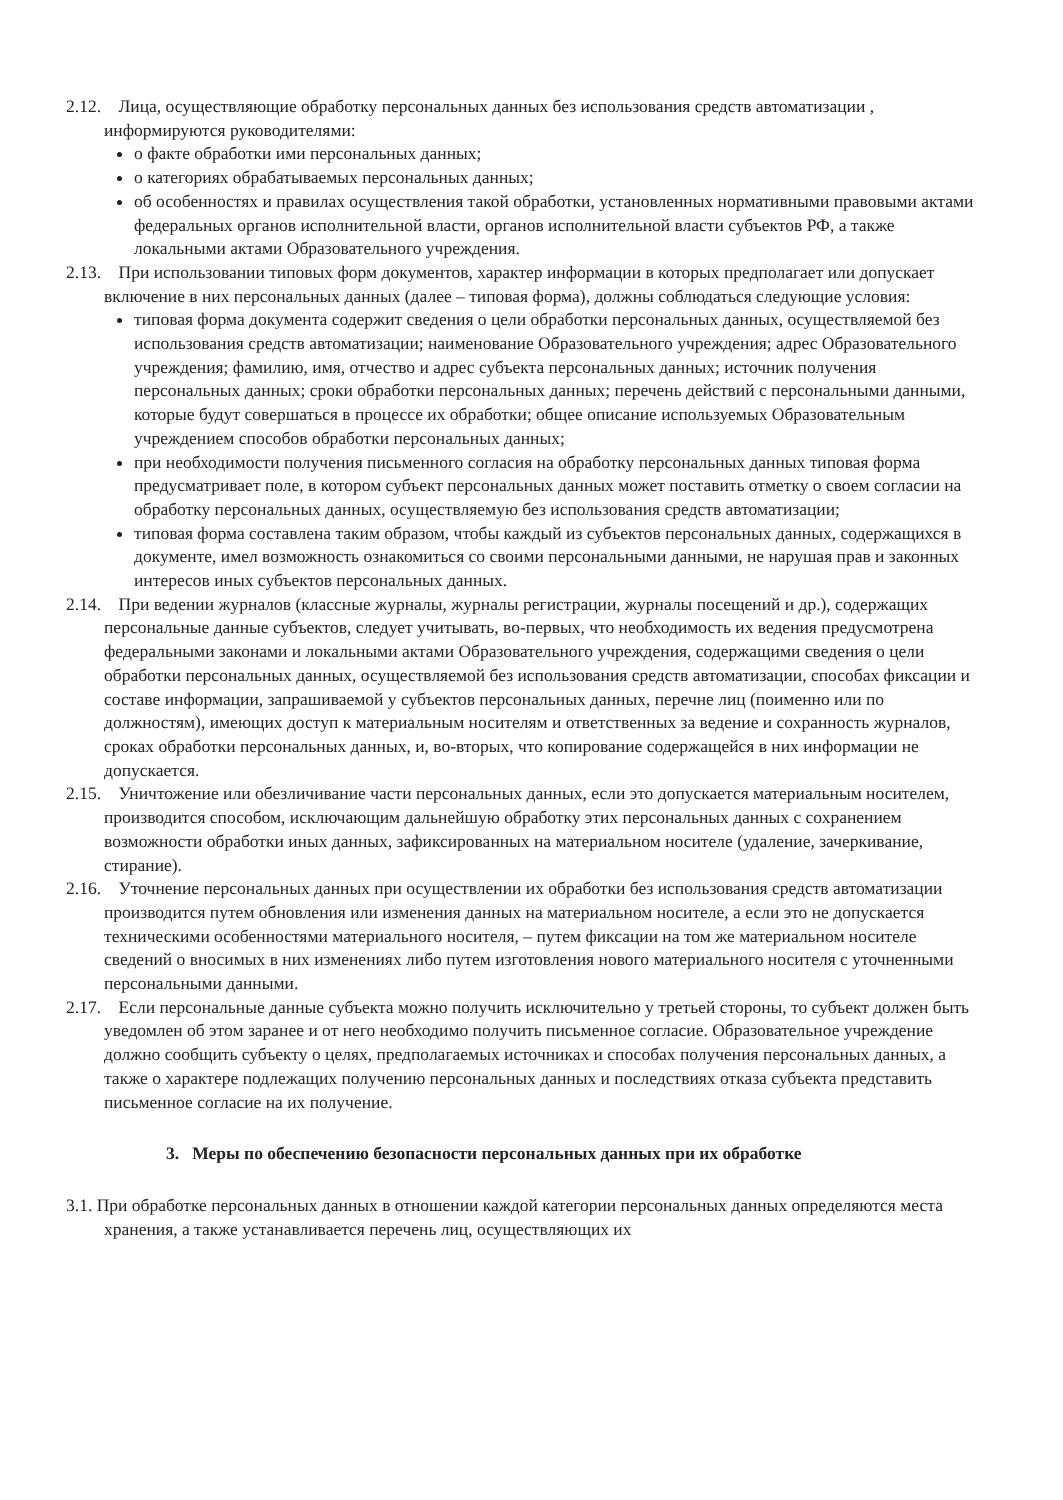2.12. Лица, осуществляющие обработку персональных данных без использования средств автоматизации , информируются руководителями:
о факте обработки ими персональных данных;
о категориях обрабатываемых персональных данных;
об особенностях и правилах осуществления такой обработки, установленных нормативными правовыми актами федеральных органов исполнительной власти, органов исполнительной власти субъектов РФ, а также локальными актами Образовательного учреждения.
2.13. При использовании типовых форм документов, характер информации в которых предполагает или допускает включение в них персональных данных (далее – типовая форма), должны соблюдаться следующие условия:
типовая форма документа содержит сведения о цели обработки персональных данных, осуществляемой без использования средств автоматизации; наименование Образовательного учреждения; адрес Образовательного учреждения; фамилию, имя, отчество и адрес субъекта персональных данных; источник получения персональных данных; сроки обработки персональных данных; перечень действий с персональными данными, которые будут совершаться в процессе их обработки; общее описание используемых Образовательным учреждением способов обработки персональных данных;
при необходимости получения письменного согласия на обработку персональных данных типовая форма предусматривает поле, в котором субъект персональных данных может поставить отметку о своем согласии на обработку персональных данных, осуществляемую без использования средств автоматизации;
типовая форма составлена таким образом, чтобы каждый из субъектов персональных данных, содержащихся в документе, имел возможность ознакомиться со своими персональными данными, не нарушая прав и законных интересов иных субъектов персональных данных.
2.14. При ведении журналов (классные журналы, журналы регистрации, журналы посещений и др.), содержащих персональные данные субъектов, следует учитывать, во-первых, что необходимость их ведения предусмотрена федеральными законами и локальными актами Образовательного учреждения, содержащими сведения о цели обработки персональных данных, осуществляемой без использования средств автоматизации, способах фиксации и составе информации, запрашиваемой у субъектов персональных данных, перечне лиц (поименно или по должностям), имеющих доступ к материальным носителям и ответственных за ведение и сохранность журналов, сроках обработки персональных данных, и, во-вторых, что копирование содержащейся в них информации не допускается.
2.15. Уничтожение или обезличивание части персональных данных, если это допускается материальным носителем, производится способом, исключающим дальнейшую обработку этих персональных данных с сохранением возможности обработки иных данных, зафиксированных на материальном носителе (удаление, зачеркивание, стирание).
2.16. Уточнение персональных данных при осуществлении их обработки без использования средств автоматизации производится путем обновления или изменения данных на материальном носителе, а если это не допускается техническими особенностями материального носителя, – путем фиксации на том же материальном носителе сведений о вносимых в них изменениях либо путем изготовления нового материального носителя с уточненными персональными данными.
2.17. Если персональные данные субъекта можно получить исключительно у третьей стороны, то субъект должен быть уведомлен об этом заранее и от него необходимо получить письменное согласие. Образовательное учреждение должно сообщить субъекту о целях, предполагаемых источниках и способах получения персональных данных, а также о характере подлежащих получению персональных данных и последствиях отказа субъекта представить письменное согласие на их получение.
3. Меры по обеспечению безопасности персональных данных при их обработке
3.1. При обработке персональных данных в отношении каждой категории персональных данных определяются места хранения, а также устанавливается перечень лиц, осуществляющих их